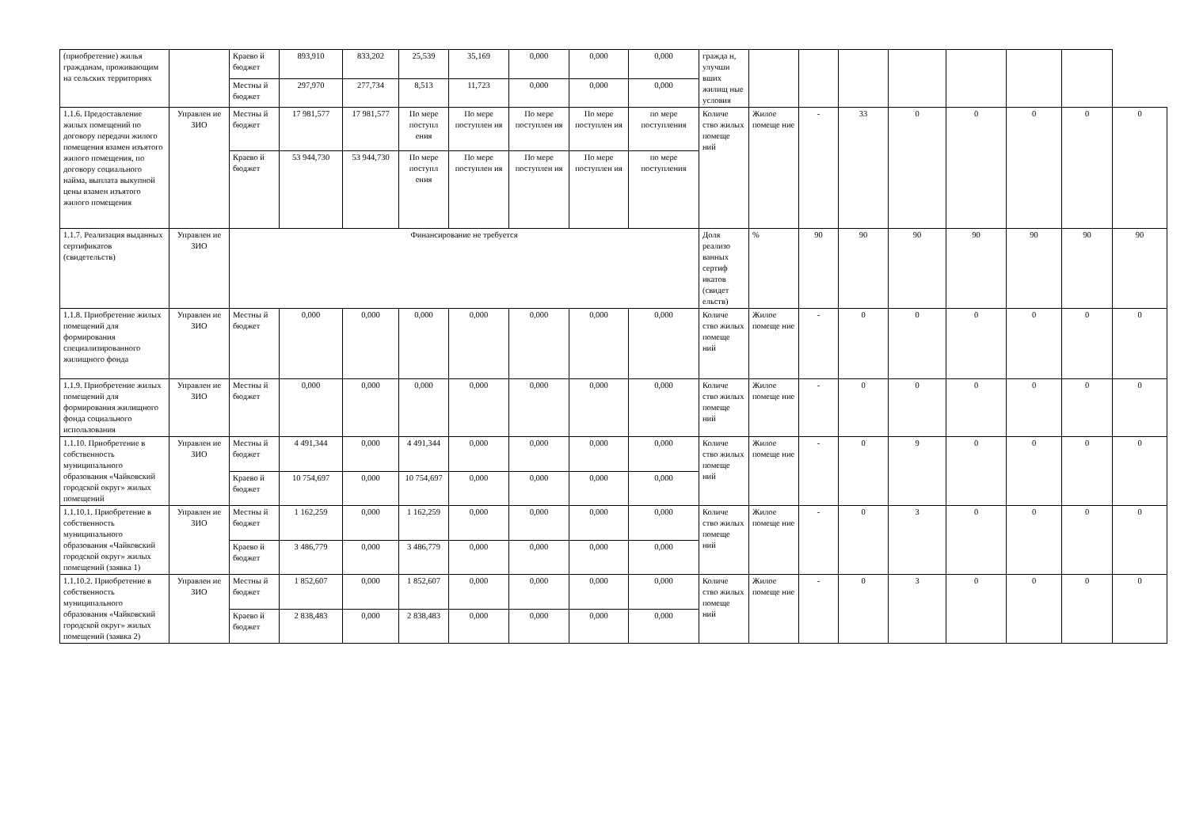| (приобретение) жилья гражданам, проживающим на сельских территориях | | Краево й бюджет | 893,910 | 833,202 | 25,539 | 35,169 | 0,000 | 0,000 | 0,000 | гражда н, улучши вших жилищ ные условия | | | | | | | | |
| | | Местны й бюджет | 297,970 | 277,734 | 8,513 | 11,723 | 0,000 | 0,000 | 0,000 | | | | | | | | | |
| 1.1.6. Предоставление жилых помещений по договору передачи жилого помещения взамен изъятого жилого помещения, по договору социального найма, выплата выкупной цены взамен изъятого жилого помещения | Управлен ие ЗИО | Местны й бюджет | 17 981,577 | 17 981,577 | По мере поступл ения | По мере поступлен ия | По мере поступлен ия | По мере поступлен ия | по мере поступления | Количе ство жилых помеще ний | Жилое помеще ние | - | 33 | 0 | 0 | 0 | 0 | 0 |
| | | Краево й бюджет | 53 944,730 | 53 944,730 | По мере поступл ения | По мере поступлен ия | По мере поступлен ия | По мере поступлен ия | по мере поступления | | | | | | | | | |
| 1.1.7. Реализация выданных сертификатов (свидетельств) | Управлен ие ЗИО | Финансирование не требуется | | | | | | | | Доля реализо ванных сертиф икатов (свидет ельств) | % | 90 | 90 | 90 | 90 | 90 | 90 | 90 |
| 1.1.8. Приобретение жилых помещений для формирования специализированного жилищного фонда | Управлен ие ЗИО | Местны й бюджет | 0,000 | 0,000 | 0,000 | 0,000 | 0,000 | 0,000 | 0,000 | Количе ство жилых помеще ний | Жилое помеще ние | - | 0 | 0 | 0 | 0 | 0 | 0 |
| 1.1.9. Приобретение жилых помещений для формирования жилищного фонда социального использования | Управлен ие ЗИО | Местны й бюджет | 0,000 | 0,000 | 0,000 | 0,000 | 0,000 | 0,000 | 0,000 | Количе ство жилых помеще ний | Жилое помеще ние | - | 0 | 0 | 0 | 0 | 0 | 0 |
| 1.1.10. Приобретение в собственность муниципального образования «Чайковский городской округ» жилых помещений | Управлен ие ЗИО | Местны й бюджет | 4 491,344 | 0,000 | 4 491,344 | 0,000 | 0,000 | 0,000 | 0,000 | Количе ство жилых помеще ний | Жилое помеще ние | - | 0 | 9 | 0 | 0 | 0 | 0 |
| | | Краево й бюджет | 10 754,697 | 0,000 | 10 754,697 | 0,000 | 0,000 | 0,000 | 0,000 | | | | | | | | | |
| 1.1.10.1. Приобретение в собственность муниципального образования «Чайковский городской округ» жилых помещений (заявка 1) | Управлен ие ЗИО | Местны й бюджет | 1 162,259 | 0,000 | 1 162,259 | 0,000 | 0,000 | 0,000 | 0,000 | Количе ство жилых помеще ний | Жилое помеще ние | - | 0 | 3 | 0 | 0 | 0 | 0 |
| | | Краево й бюджет | 3 486,779 | 0,000 | 3 486,779 | 0,000 | 0,000 | 0,000 | 0,000 | | | | | | | | | |
| 1.1.10.2. Приобретение в собственность муниципального образования «Чайковский городской округ» жилых помещений (заявка 2) | Управлен ие ЗИО | Местны й бюджет | 1 852,607 | 0,000 | 1 852,607 | 0,000 | 0,000 | 0,000 | 0,000 | Количе ство жилых помеще ний | Жилое помеще ние | - | 0 | 3 | 0 | 0 | 0 | 0 |
| | | Краево й бюджет | 2 838,483 | 0,000 | 2 838,483 | 0,000 | 0,000 | 0,000 | 0,000 | | | | | | | | | |